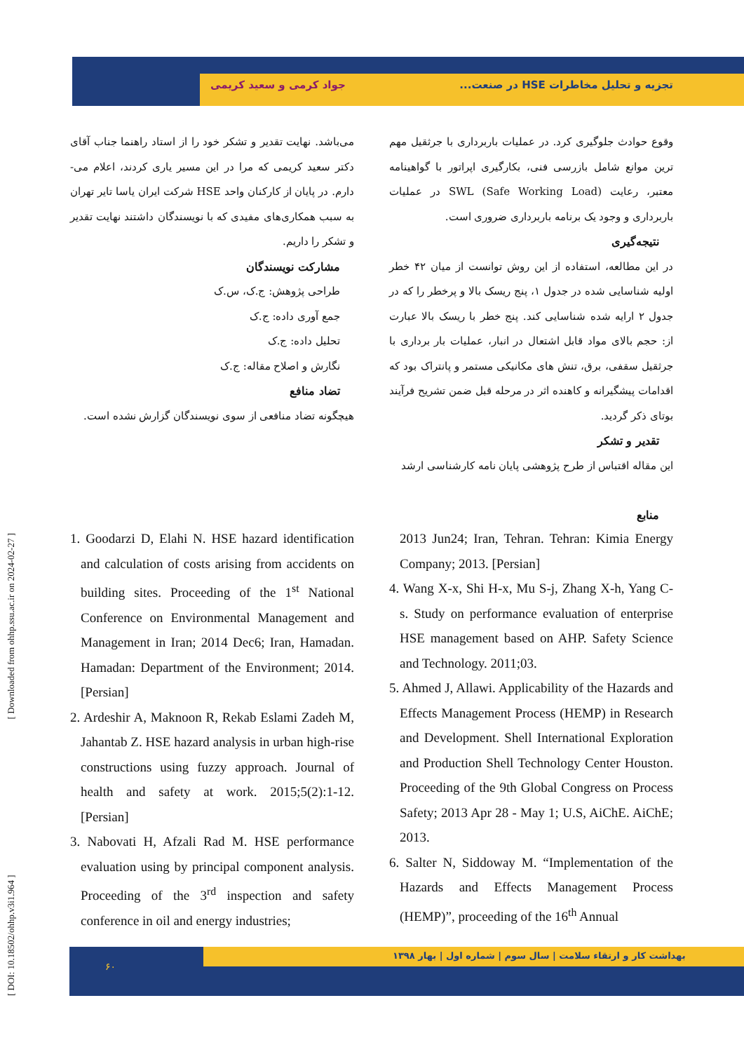تجزیه و تحلیل مخاطرات HSE در صنعت... جواد کرمی و سعید کریمی
وقوع حوادث جلوگیری کرد. در عملیات باربرداری با جرثقیل مهم ترین موانع شامل بازرسی فنی، بکارگیری اپراتور با گواهینامه معتبر، رعایت SWL (Safe Working Load) در عملیات باربرداری و وجود یک برنامه باربرداری ضروری است.
نتیجه‌گیری
در این مطالعه، استفاده از این روش توانست از میان ۴۲ خطر اولیه شناسایی شده در جدول ۱، پنج ریسک بالا و پرخطر را که در جدول ۲ ارایه شده شناسایی کند. پنج خطر با ریسک بالا عبارت از: حجم بالای مواد قابل اشتعال در انبار، عملیات بار برداری با جرثقیل سقفی، برق، تنش های مکانیکی مستمر و پانتراک بود که اقدامات پیشگیرانه و کاهنده اثر در مرحله قبل ضمن تشریح فرآیند بوتای ذکر گردید.
تقدیر و تشکر
این مقاله اقتباس از طرح پژوهشی پایان نامه کارشناسی ارشد
منابع
می‌باشد. نهایت تقدیر و تشکر خود را از استاد راهنما جناب آقای دکتر سعید کریمی که مرا در این مسیر یاری کردند، اعلام می-دارم. در پایان از کارکنان واحد HSE شرکت ایران یاسا تایر تهران به سبب همکاری‌های مفیدی که با نویسندگان داشتند نهایت تقدیر و تشکر را داریم.
مشارکت نویسندگان
طراحی پژوهش: ج.ک، س.ک
جمع آوری داده: ج.ک
تحلیل داده: ج.ک
نگارش و اصلاح مقاله: ج.ک
تضاد منافع
هیچگونه تضاد منافعی از سوی نویسندگان گزارش نشده است.
1. Goodarzi D, Elahi N. HSE hazard identification and calculation of costs arising from accidents on building sites. Proceeding of the 1<sup>st</sup> National Conference on Environmental Management and Management in Iran; 2014 Dec6; Iran, Hamadan. Hamadan: Department of the Environment; 2014. [Persian]
2. Ardeshir A, Maknoon R, Rekab Eslami Zadeh M, Jahantab Z. HSE hazard analysis in urban high-rise constructions using fuzzy approach. Journal of health and safety at work. 2015;5(2):1-12. [Persian]
3. Nabovati H, Afzali Rad M. HSE performance evaluation using by principal component analysis. Proceeding of the 3<sup>rd</sup> inspection and safety conference in oil and energy industries;
2013 Jun24; Iran, Tehran. Tehran: Kimia Energy Company; 2013. [Persian]
4. Wang X-x, Shi H-x, Mu S-j, Zhang X-h, Yang C-s. Study on performance evaluation of enterprise HSE management based on AHP. Safety Science and Technology. 2011;03.
5. Ahmed J, Allawi. Applicability of the Hazards and Effects Management Process (HEMP) in Research and Development. Shell International Exploration and Production Shell Technology Center Houston. Proceeding of the 9th Global Congress on Process Safety; 2013 Apr 28 - May 1; U.S, AiChE. AiChE; 2013.
6. Salter N, Siddoway M. “Implementation of the Hazards and Effects Management Process (HEMP)”, proceeding of the 16<sup>th</sup> Annual
بهداشت کار و ارتقاء سلامت | سال سوم | شماره اول | بهار ۱۳۹۸
۶۰
[ DOI: 10.18502/ohhp.v3i1.964 ] [ Downloaded from ohhp.ssu.ac.ir on 2024-02-27 ]